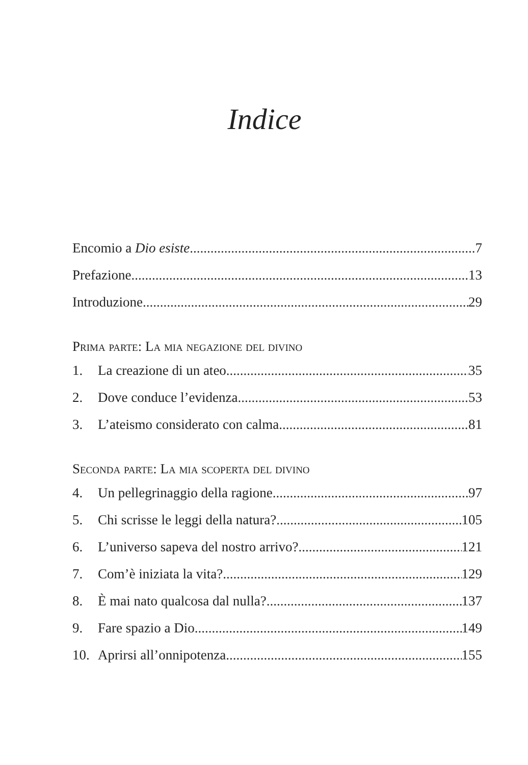Indice
Encomio a Dio esiste 7
Prefazione 13
Introduzione 29
Prima parte: La mia negazione del divino
1. La creazione di un ateo 35
2. Dove conduce l’evidenza 53
3. L’ateismo considerato con calma 81
Seconda parte: La mia scoperta del divino
4. Un pellegrinaggio della ragione 97
5. Chi scrisse le leggi della natura? 105
6. L’universo sapeva del nostro arrivo? 121
7. Com’è iniziata la vita? 129
8. È mai nato qualcosa dal nulla? 137
9. Fare spazio a Dio 149
10. Aprirsi all’onnipotenza 155